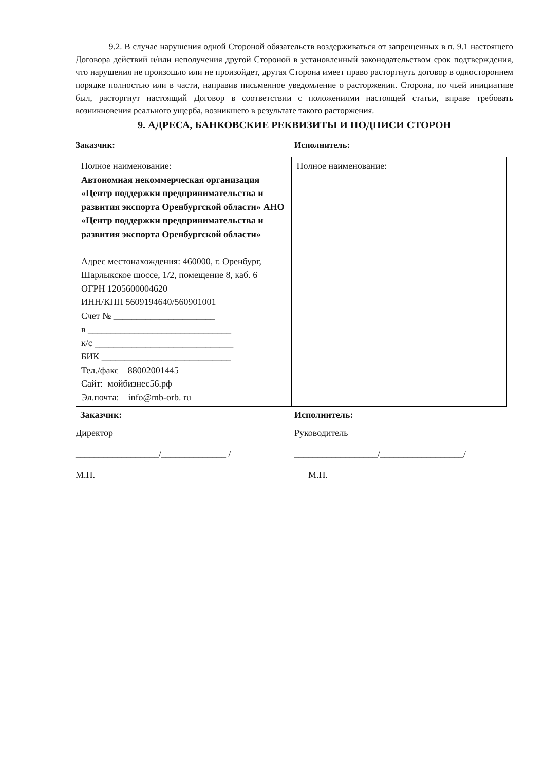9.2. В случае нарушения одной Стороной обязательств воздерживаться от запрещенных в п. 9.1 настоящего Договора действий и/или неполучения другой Стороной в установленный законодательством срок подтверждения, что нарушения не произошло или не произойдет, другая Сторона имеет право расторгнуть договор в одностороннем порядке полностью или в части, направив письменное уведомление о расторжении. Сторона, по чьей инициативе был, расторгнут настоящий Договор в соответствии с положениями настоящей статьи, вправе требовать возникновения реального ущерба, возникшего в результате такого расторжения.
9. АДРЕСА, БАНКОВСКИЕ РЕКВИЗИТЫ И ПОДПИСИ СТОРОН
Заказчик: Исполнитель:
| Полное наименование: Автономная некоммерческая организация «Центр поддержки предпринимательства и развития экспорта Оренбургской области» АНО «Центр поддержки предпринимательства и развития экспорта Оренбургской области» Адрес местонахождения: 460000, г. Оренбург, Шарлыкское шоссе, 1/2, помещение 8, каб. 6 ОГРН 1205600004620 ИНН/КПП 5609194640/560901001 Счет № ______________________ в _______________________________ к/с ______________________________ БИК ____________________________ Тел./факс 88002001445 Сайт: мойбизнес56.рф Эл.почта: info@mb-orb. ru | Полное наименование: |
Заказчик: Исполнитель:
Директор Руководитель
__________________/______________ /
__________________/__________________/
М.П. М.П.